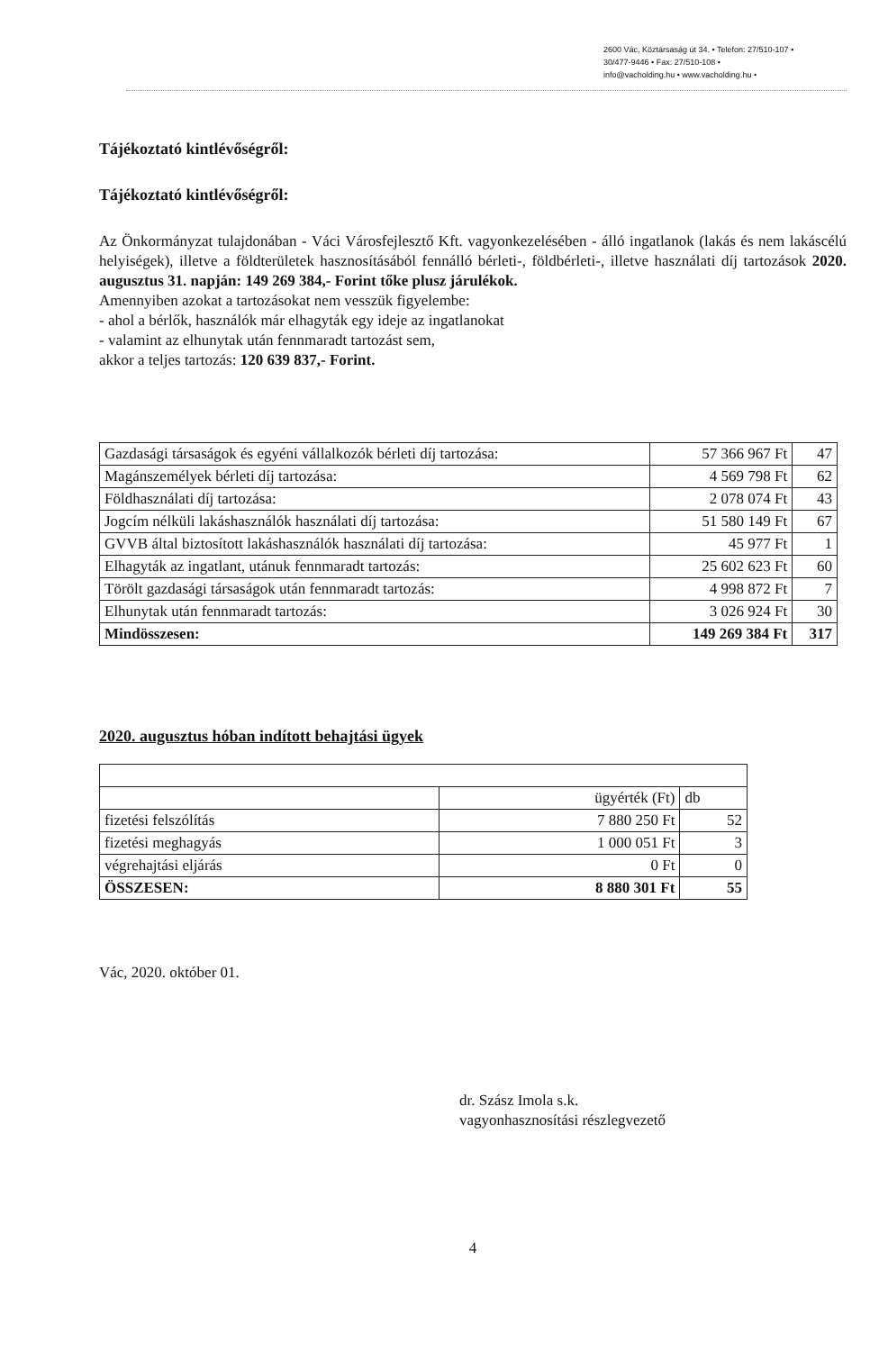2600 Vác, Köztársaság út 34. • Telefon: 27/510-107 •
30/477-9446 • Fax: 27/510-108 •
info@vacholding.hu • www.vacholding.hu •
Tájékoztató kintlévőségről:
Tájékoztató kintlévőségről:
Az Önkormányzat tulajdonában - Váci Városfejlesztő Kft. vagyonkezelésében - álló ingatlanok (lakás és nem lakáscélú helyiségek), illetve a földterületek hasznosításából fennálló bérleti-, földbérleti-, illetve használati díj tartozások 2020. augusztus 31. napján: 149 269 384,- Forint tőke plusz járulékok.
Amennyiben azokat a tartozásokat nem vesszük figyelembe:
- ahol a bérlők, használók már elhagyták egy ideje az ingatlanokat
- valamint az elhunytak után fennmaradt tartozást sem,
akkor a teljes tartozás: 120 639 837,- Forint.
| Gazdasági társaságok és egyéni vállalkozók bérleti díj tartozása: | 57 366 967 Ft | 47 |
| Magánszemélyek bérleti díj tartozása: | 4 569 798 Ft | 62 |
| Földhasználati díj tartozása: | 2 078 074 Ft | 43 |
| Jogcím nélküli lakáshasználók használati díj tartozása: | 51 580 149 Ft | 67 |
| GVVB által biztosított lakáshasználók használati díj tartozása: | 45 977 Ft | 1 |
| Elhagyták az ingatlant, utánuk fennmaradt tartozás: | 25 602 623 Ft | 60 |
| Törölt gazdasági társaságok után fennmaradt tartozás: | 4 998 872 Ft | 7 |
| Elhunytak után fennmaradt tartozás: | 3 026 924 Ft | 30 |
| Mindösszesen: | 149 269 384 Ft | 317 |
2020. augusztus hóban indított behajtási ügyek
| | ügyérték (Ft) | db |
| fizetési felszólítás | 7 880 250 Ft | 52 |
| fizetési meghagyás | 1 000 051 Ft | 3 |
| végrehajtási eljárás | 0 Ft | 0 |
| ÖSSZESEN: | 8 880 301 Ft | 55 |
Vác, 2020. október 01.
dr. Szász Imola s.k.
vagyonhasznosítási részlegvezető
4